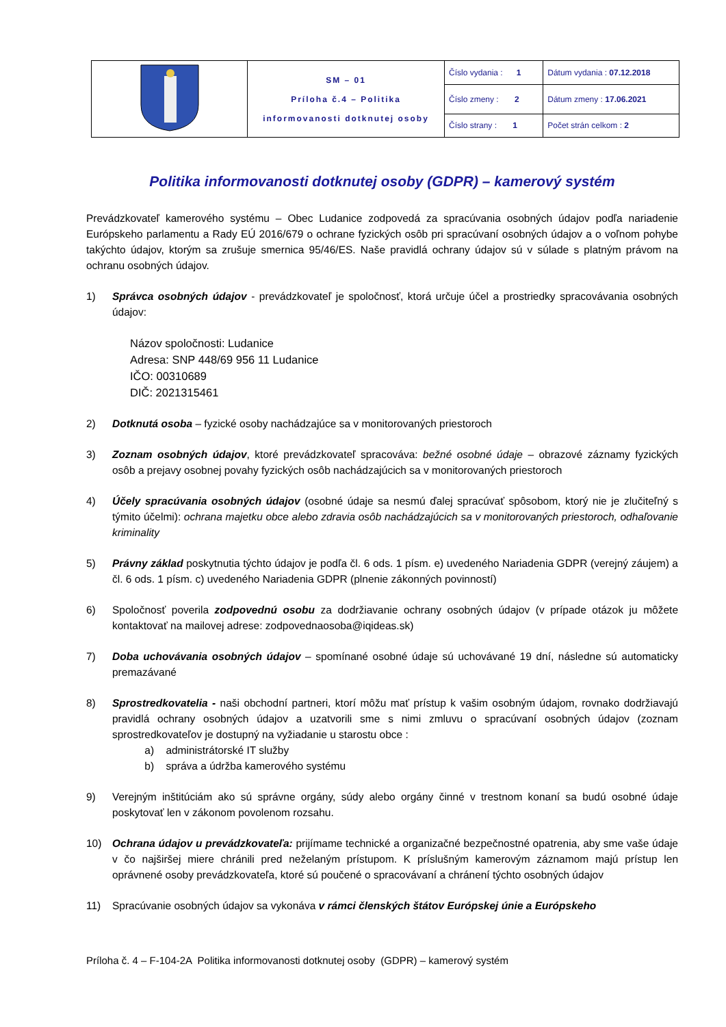| | SM – 01 Príloha č.4 – Politika informovanosti dotknutej osoby | Číslo vydania : 1 | Dátum vydania : 07.12.2018 |
| | | Číslo zmeny : 2 | Dátum zmeny : 17.06.2021 |
| | | Číslo strany : 1 | Počet strán celkom : 2 |
Politika informovanosti dotknutej osoby (GDPR) – kamerový systém
Prevádzkovateľ kamerového systému – Obec Ludanice zodpovedá za spracúvania osobných údajov podľa nariadenie Európskeho parlamentu a Rady EÚ 2016/679 o ochrane fyzických osôb pri spracúvaní osobných údajov a o voľnom pohybe takýchto údajov, ktorým sa zrušuje smernica 95/46/ES. Naše pravidlá ochrany údajov sú v súlade s platným právom na ochranu osobných údajov.
1) Správca osobných údajov - prevádzkovateľ je spoločnosť, ktorá určuje účel a prostriedky spracovávania osobných údajov:
Názov spoločnosti: Ludanice
Adresa: SNP 448/69 956 11 Ludanice
IČO: 00310689
DIČ: 2021315461
2) Dotknutá osoba – fyzické osoby nachádzajúce sa v monitorovaných priestoroch
3) Zoznam osobných údajov, ktoré prevádzkovateľ spracováva: bežné osobné údaje – obrazové záznamy fyzických osôb a prejavy osobnej povahy fyzických osôb nachádzajúcich sa v monitorovaných priestoroch
4) Účely spracúvania osobných údajov (osobné údaje sa nesmú ďalej spracúvať spôsobom, ktorý nie je zlučiteľný s týmito účelmi): ochrana majetku obce alebo zdravia osôb nachádzajúcich sa v monitorovaných priestoroch, odhaľovanie kriminality
5) Právny základ poskytnutia týchto údajov je podľa čl. 6 ods. 1 písm. e) uvedeného Nariadenia GDPR (verejný záujem) a čl. 6 ods. 1 písm. c) uvedeného Nariadenia GDPR (plnenie zákonných povinností)
6) Spoločnosť poverila zodpovednú osobu za dodržiavanie ochrany osobných údajov (v prípade otázok ju môžete kontaktovať na mailovej adrese: zodpovednaosoba@iqideas.sk)
7) Doba uchovávania osobných údajov – spomínané osobné údaje sú uchovávané 19 dní, následne sú automaticky premazávané
8) Sprostredkovatelia - naši obchodní partneri, ktorí môžu mať prístup k vašim osobným údajom, rovnako dodržiavajú pravidlá ochrany osobných údajov a uzatvorili sme s nimi zmluvu o spracúvaní osobných údajov (zoznam sprostredkovateľov je dostupný na vyžiadanie u starostu obce :
a) administrátorské IT služby
b) správa a údržba kamerového systému
9) Verejným inštitúciám ako sú správne orgány, súdy alebo orgány činné v trestnom konaní sa budú osobné údaje poskytovať len v zákonom povolenom rozsahu.
10) Ochrana údajov u prevádzkovateľa: prijímame technické a organizačné bezpečnostné opatrenia, aby sme vaše údaje v čo najširšej miere chránili pred neželaným prístupom. K príslušným kamerovým záznamom majú prístup len oprávnené osoby prevádzkovateľa, ktoré sú poučené o spracovávaní a chránení týchto osobných údajov
11) Spracúvanie osobných údajov sa vykonáva v rámci členských štátov Európskej únie a Európskeho
Príloha č. 4 – F-104-2A Politika informovanosti dotknutej osoby (GDPR) – kamerový systém